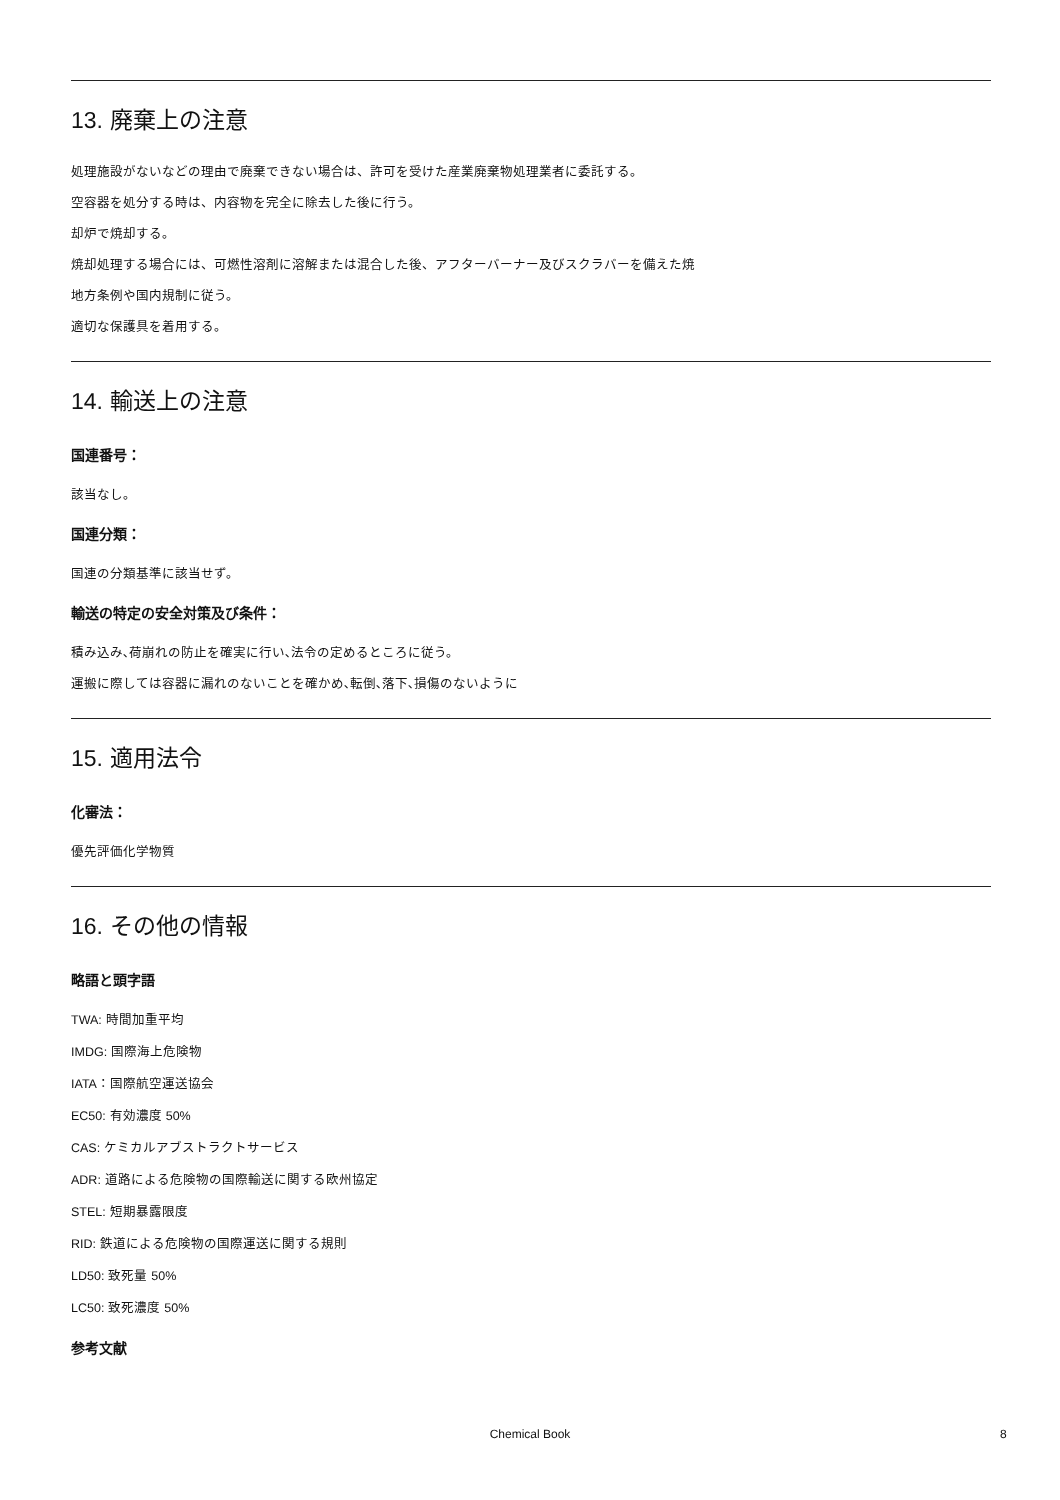13. 廃棄上の注意
処理施設がないなどの理由で廃棄できない場合は、許可を受けた産業廃棄物処理業者に委託する。
空容器を処分する時は、内容物を完全に除去した後に行う。
却炉で焼却する。
焼却処理する場合には、可燃性溶剤に溶解または混合した後、アフターバーナー及びスクラバーを備えた焼
地方条例や国内規制に従う。
適切な保護具を着用する。
14. 輸送上の注意
国連番号：
該当なし。
国連分類：
国連の分類基準に該当せず。
輸送の特定の安全対策及び条件：
積み込み､荷崩れの防止を確実に行い､法令の定めるところに従う。
運搬に際しては容器に漏れのないことを確かめ､転倒､落下､損傷のないように
15. 適用法令
化審法：
優先評価化学物質
16. その他の情報
略語と頭字語
TWA: 時間加重平均
IMDG: 国際海上危険物
IATA：国際航空運送協会
EC50: 有効濃度 50%
CAS: ケミカルアブストラクトサービス
ADR: 道路による危険物の国際輸送に関する欧州協定
STEL: 短期暴露限度
RID: 鉄道による危険物の国際運送に関する規則
LD50: 致死量 50%
LC50: 致死濃度 50%
参考文献
Chemical Book 8